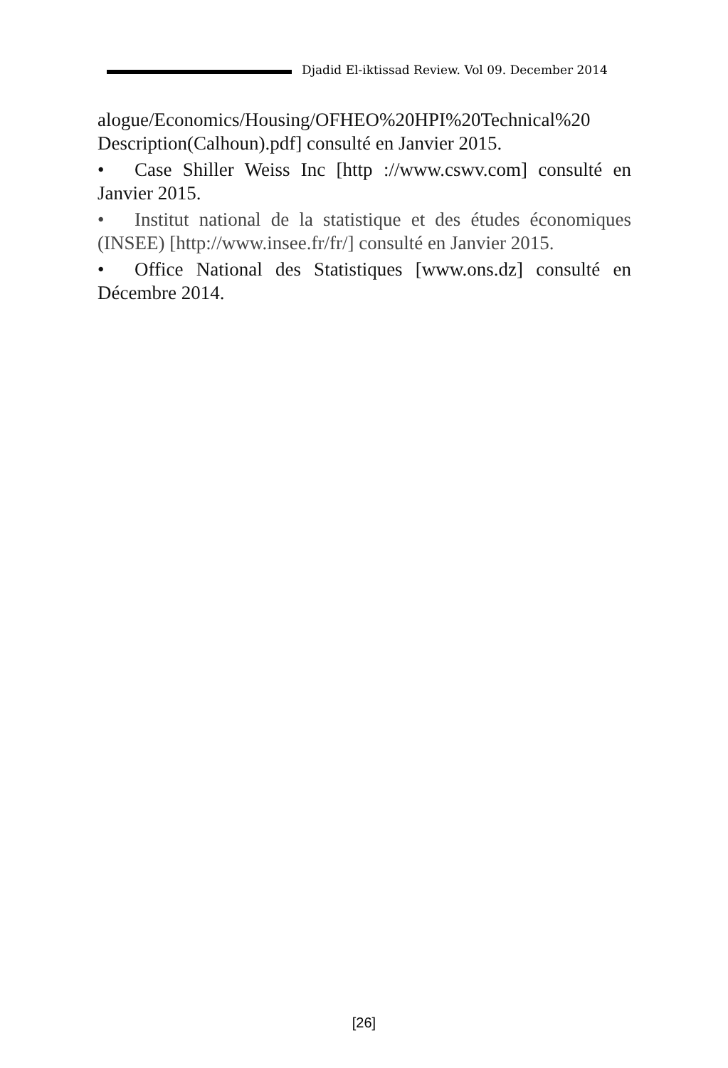Djadid El-iktissad Review. Vol 09. December 2014
alogue/Economics/Housing/OFHEO%20HPI%20Technical%20 Description(Calhoun).pdf] consulté en Janvier 2015.
• Case Shiller Weiss Inc [http ://www.cswv.com] consulté en Janvier 2015.
• Institut national de la statistique et des études économiques (INSEE) [http://www.insee.fr/fr/] consulté en Janvier 2015.
• Office National des Statistiques [www.ons.dz] consulté en Décembre 2014.
[26]